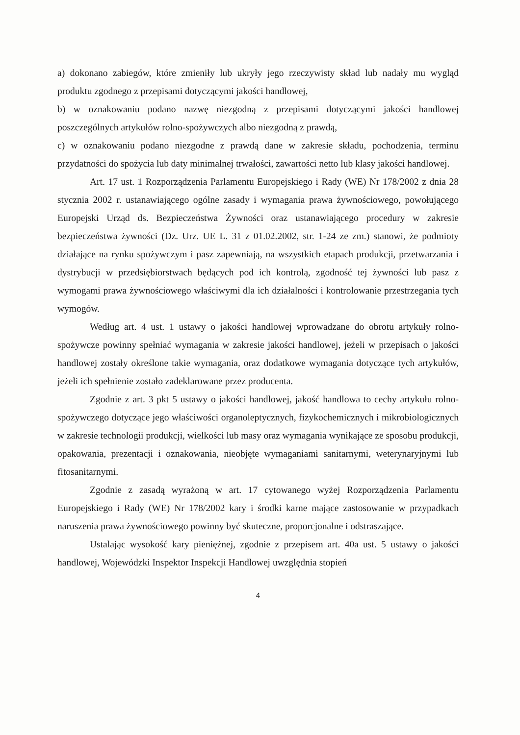a) dokonano zabiegów, które zmieniły lub ukryły jego rzeczywisty skład lub nadały mu wygląd produktu zgodnego z przepisami dotyczącymi jakości handlowej,
b) w oznakowaniu podano nazwę niezgodną z przepisami dotyczącymi jakości handlowej poszczególnych artykułów rolno-spożywczych albo niezgodną z prawdą,
c) w oznakowaniu podano niezgodne z prawdą dane w zakresie składu, pochodzenia, terminu przydatności do spożycia lub daty minimalnej trwałości, zawartości netto lub klasy jakości handlowej.
Art. 17 ust. 1 Rozporządzenia Parlamentu Europejskiego i Rady (WE) Nr 178/2002 z dnia 28 stycznia 2002 r. ustanawiającego ogólne zasady i wymagania prawa żywnościowego, powołującego Europejski Urząd ds. Bezpieczeństwa Żywności oraz ustanawiającego procedury w zakresie bezpieczeństwa żywności (Dz. Urz. UE L. 31 z 01.02.2002, str. 1-24 ze zm.) stanowi, że podmioty działające na rynku spożywczym i pasz zapewniają, na wszystkich etapach produkcji, przetwarzania i dystrybucji w przedsiębiorstwach będących pod ich kontrolą, zgodność tej żywności lub pasz z wymogami prawa żywnościowego właściwymi dla ich działalności i kontrolowanie przestrzegania tych wymogów.
Według art. 4 ust. 1 ustawy o jakości handlowej wprowadzane do obrotu artykuły rolno-spożywcze powinny spełniać wymagania w zakresie jakości handlowej, jeżeli w przepisach o jakości handlowej zostały określone takie wymagania, oraz dodatkowe wymagania dotyczące tych artykułów, jeżeli ich spełnienie zostało zadeklarowane przez producenta.
Zgodnie z art. 3 pkt 5 ustawy o jakości handlowej, jakość handlowa to cechy artykułu rolno-spożywczego dotyczące jego właściwości organoleptycznych, fizykochemicznych i mikrobiologicznych w zakresie technologii produkcji, wielkości lub masy oraz wymagania wynikające ze sposobu produkcji, opakowania, prezentacji i oznakowania, nieobjęte wymaganiami sanitarnymi, weterynaryjnymi lub fitosanitarnymi.
Zgodnie z zasadą wyrażoną w art. 17 cytowanego wyżej Rozporządzenia Parlamentu Europejskiego i Rady (WE) Nr 178/2002 kary i środki karne mające zastosowanie w przypadkach naruszenia prawa żywnościowego powinny być skuteczne, proporcjonalne i odstraszające.
Ustalając wysokość kary pieniężnej, zgodnie z przepisem art. 40a ust. 5 ustawy o jakości handlowej, Wojewódzki Inspektor Inspekcji Handlowej uwzględnia stopień
4